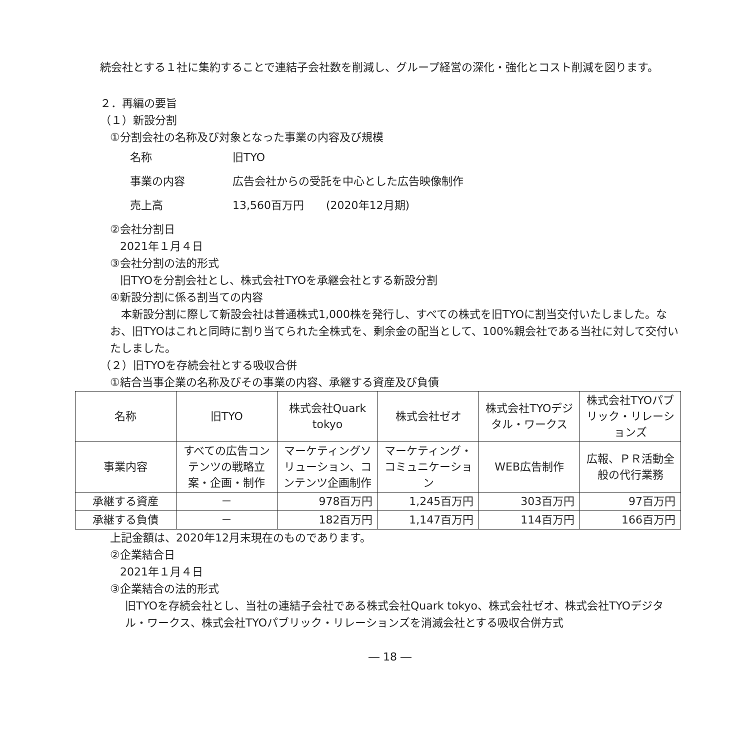続会社とする１社に集約することで連結子会社数を削減し、グループ経営の深化・強化とコスト削減を図ります。
２．再編の要旨
（１）新設分割
①分割会社の名称及び対象となった事業の内容及び規模
名称 旧TYO
事業の内容 広告会社からの受託を中心とした広告映像制作
売上高 13,560百万円　　(2020年12月期)
②会社分割日
2021年１月４日
③会社分割の法的形式
旧TYOを分割会社とし、株式会社TYOを承継会社とする新設分割
④新設分割に係る割当ての内容
　本新設分割に際して新設会社は普通株式1,000株を発行し、すべての株式を旧TYOに割当交付いたしました。なお、旧TYOはこれと同時に割り当てられた全株式を、剰余金の配当として、100%親会社である当社に対して交付いたしました。
（２）旧TYOを存続会社とする吸収合併
①結合当事企業の名称及びその事業の内容、承継する資産及び負債
| 名称 | 旧TYO | 株式会社Quark tokyo | 株式会社ゼオ | 株式会社TYOデジタル・ワークス | 株式会社TYOパブリック・リレーションズ |
| 事業内容 | すべての広告コンテンツの戦略立案・企画・制作 | マーケティングソリューション、コンテンツ企画制作 | マーケティング・コミュニケーション | WEB広告制作 | 広報、ＰＲ活動全般の代行業務 |
| 承継する資産 | － | 978百万円 | 1,245百万円 | 303百万円 | 97百万円 |
| 承継する負債 | － | 182百万円 | 1,147百万円 | 114百万円 | 166百万円 |
上記金額は、2020年12月末現在のものであります。
②企業結合日
2021年１月４日
③企業結合の法的形式
旧TYOを存続会社とし、当社の連結子会社である株式会社Quark tokyo、株式会社ゼオ、株式会社TYOデジタル・ワークス、株式会社TYOパブリック・リレーションズを消滅会社とする吸収合併方式
― 18 ―